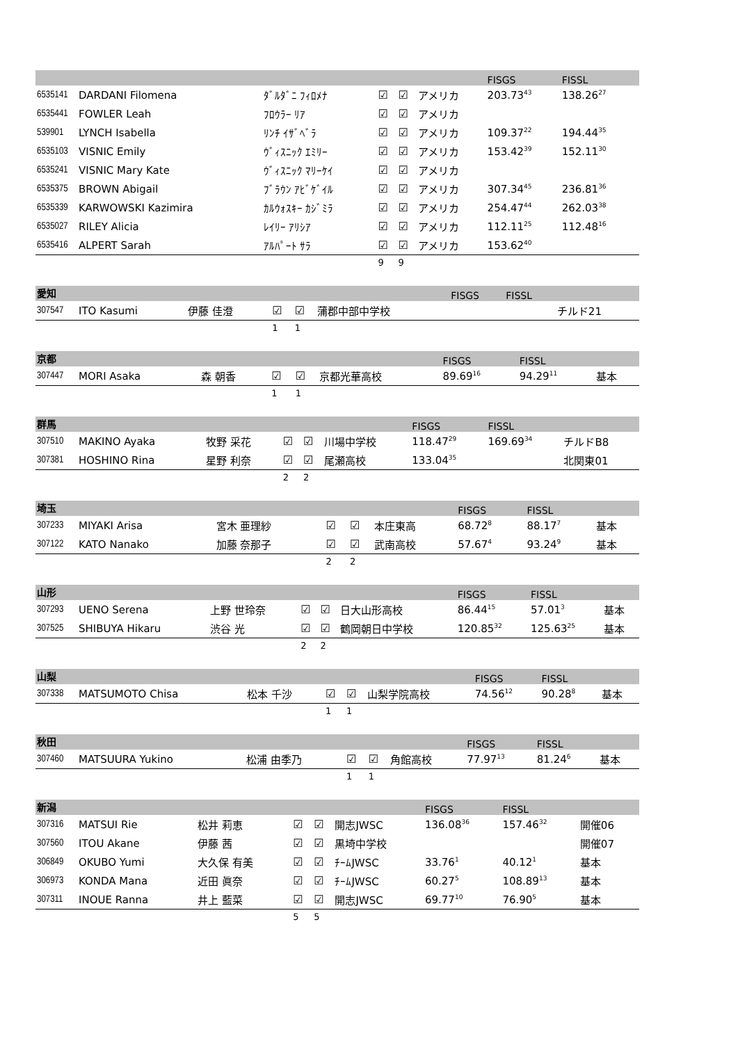| | | | | | | FISGS | FISSL | |
| 6535141 | DARDANI Filomena | ﾀﾞﾙﾀﾞﾆ ﾌｨﾛﾒﾅ | ☑ | ☑ | アメリカ | 203.73<sup>43</sup> | 138.26<sup>27</sup> | |
| 6535441 | FOWLER Leah | ﾌﾛｳﾗｰ ﾘｱ | ☑ | ☑ | アメリカ | | | |
| 539901 | LYNCH Isabella | ﾘﾝﾁ ｲｻﾞﾍﾞﾗ | ☑ | ☑ | アメリカ | 109.37<sup>22</sup> | 194.44<sup>35</sup> | |
| 6535103 | VISNIC Emily | ｳﾞｨｽﾆｯｸ ｴﾐﾘｰ | ☑ | ☑ | アメリカ | 153.42<sup>39</sup> | 152.11<sup>30</sup> | |
| 6535241 | VISNIC Mary Kate | ｳﾞｨｽﾆｯｸ ﾏﾘｰｹｲ | ☑ | ☑ | アメリカ | | | |
| 6535375 | BROWN Abigail | ﾌﾞﾗｳﾝ ｱﾋﾞｹﾞｲﾙ | ☑ | ☑ | アメリカ | 307.34<sup>45</sup> | 236.81<sup>36</sup> | |
| 6535339 | KARWOWSKI Kazimira | ｶﾙｳｫｽｷｰ ｶｼﾞﾐﾗ | ☑ | ☑ | アメリカ | 254.47<sup>44</sup> | 262.03<sup>38</sup> | |
| 6535027 | RILEY Alicia | ﾚｲﾘｰ ｱﾘｼｱ | ☑ | ☑ | アメリカ | 112.11<sup>25</sup> | 112.48<sup>16</sup> | |
| 6535416 | ALPERT Sarah | ｱﾙﾊﾟｰﾄ ｻﾗ | ☑ | ☑ | アメリカ | 153.62<sup>40</sup> | | |
| | | | 9 | 9 | | | | |
| 愛知 | | | | | | FISGS | FISSL | |
| 307547 | ITO Kasumi | 伊藤 佳澄 | ☑ | ☑ | 蒲郡中部中学校 | | | チルド21 |
| | | | 1 | 1 | | | | |
| 京都 | | | | | | FISGS | FISSL | |
| 307447 | MORI Asaka | 森 朝香 | ☑ | ☑ | 京都光華高校 | 89.69<sup>16</sup> | 94.29<sup>11</sup> | 基本 |
| | | | 1 | 1 | | | | |
| 群馬 | | | | | | FISGS | FISSL | |
| 307510 | MAKINO Ayaka | 牧野 采花 | ☑ | ☑ | 川場中学校 | 118.47<sup>29</sup> | 169.69<sup>34</sup> | チルドB8 |
| 307381 | HOSHINO Rina | 星野 利奈 | ☑ | ☑ | 尾瀬高校 | 133.04<sup>35</sup> | | 北関東01 |
| | | | 2 | 2 | | | | |
| 埼玉 | | | | | | FISGS | FISSL | |
| 307233 | MIYAKI Arisa | 宮木 亜理紗 | ☑ | ☑ | 本庄東高 | 68.72<sup>8</sup> | 88.17<sup>7</sup> | 基本 |
| 307122 | KATO Nanako | 加藤 奈那子 | ☑ | ☑ | 武南高校 | 57.67<sup>4</sup> | 93.24<sup>9</sup> | 基本 |
| | | | 2 | 2 | | | | |
| 山形 | | | | | | FISGS | FISSL | |
| 307293 | UENO Serena | 上野 世玲奈 | ☑ | ☑ | 日大山形高校 | 86.44<sup>15</sup> | 57.01<sup>3</sup> | 基本 |
| 307525 | SHIBUYA Hikaru | 渋谷 光 | ☑ | ☑ | 鶴岡朝日中学校 | 120.85<sup>32</sup> | 125.63<sup>25</sup> | 基本 |
| | | | 2 | 2 | | | | |
| 山梨 | | | | | | FISGS | FISSL | |
| 307338 | MATSUMOTO Chisa | 松本 千沙 | ☑ | ☑ | 山梨学院高校 | 74.56<sup>12</sup> | 90.28<sup>8</sup> | 基本 |
| | | | 1 | 1 | | | | |
| 秋田 | | | | | | FISGS | FISSL | |
| 307460 | MATSUURA Yukino | 松浦 由季乃 | ☑ | ☑ | 角館高校 | 77.97<sup>13</sup> | 81.24<sup>6</sup> | 基本 |
| | | | 1 | 1 | | | | |
| 新潟 | | | | | | FISGS | FISSL | |
| 307316 | MATSUI Rie | 松井 莉恵 | ☑ | ☑ | 開志JWSC | 136.08<sup>36</sup> | 157.46<sup>32</sup> | 開催06 |
| 307560 | ITOU Akane | 伊藤 茜 | ☑ | ☑ | 黒埼中学校 | | | 開催07 |
| 306849 | OKUBO Yumi | 大久保 有美 | ☑ | ☑ | ﾁｰﾑJWSC | 33.76<sup>1</sup> | 40.12<sup>1</sup> | 基本 |
| 306973 | KONDA Mana | 近田 眞奈 | ☑ | ☑ | ﾁｰﾑJWSC | 60.27<sup>5</sup> | 108.89<sup>13</sup> | 基本 |
| 307311 | INOUE Ranna | 井上 藍菜 | ☑ | ☑ | 開志JWSC | 69.77<sup>10</sup> | 76.90<sup>5</sup> | 基本 |
| | | | 5 | 5 | | | | |